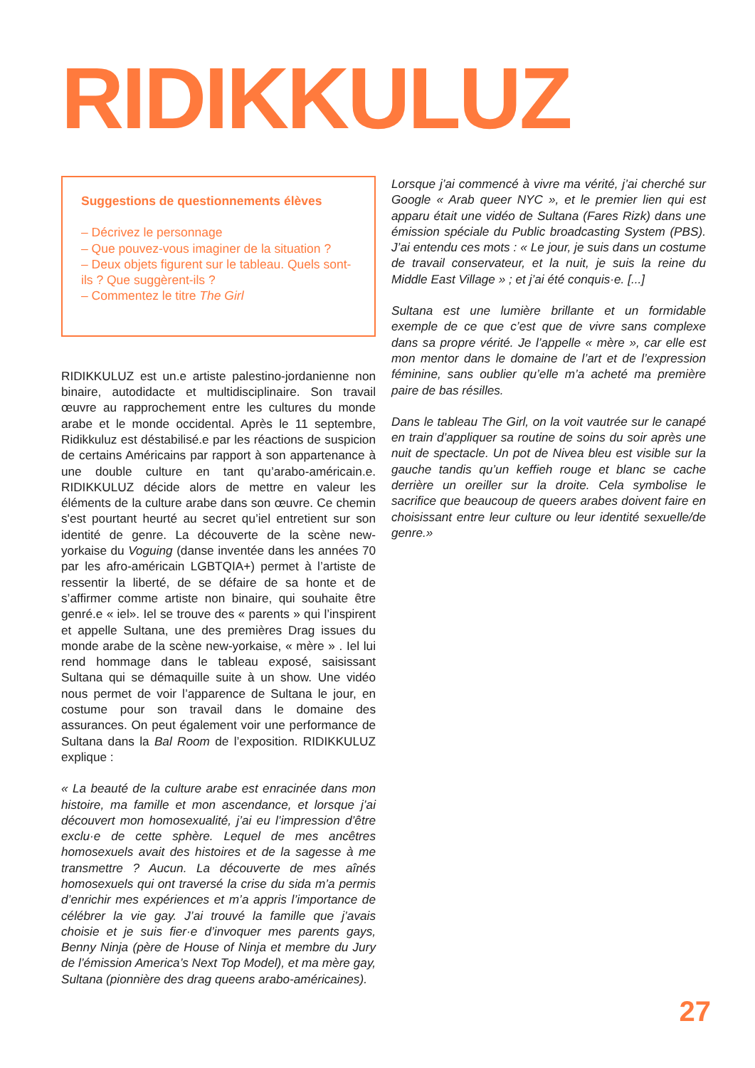RIDIKKULUZ
Suggestions de questionnements élèves
– Décrivez le personnage
– Que pouvez-vous imaginer de la situation ?
– Deux objets figurent sur le tableau. Quels sont-ils ? Que suggèrent-ils ?
– Commentez le titre The Girl
RIDIKKULUZ est un.e artiste palestino-jordanienne non binaire, autodidacte et multidisciplinaire. Son travail œuvre au rapprochement entre les cultures du monde arabe et le monde occidental. Après le 11 septembre, Ridikkuluz est déstabilisé.e par les réactions de suspicion de certains Américains par rapport à son appartenance à une double culture en tant qu’arabo-américain.e. RIDIKKULUZ décide alors de mettre en valeur les éléments de la culture arabe dans son œuvre. Ce chemin s'est pourtant heurté au secret qu’iel entretient sur son identité de genre. La découverte de la scène new-yorkaise du Voguing (danse inventée dans les années 70 par les afro-américain LGBTQIA+) permet à l’artiste de ressentir la liberté, de se défaire de sa honte et de s’affirmer comme artiste non binaire, qui souhaite être genré.e « iel». Iel se trouve des « parents » qui l’inspirent et appelle Sultana, une des premières Drag issues du monde arabe de la scène new-yorkaise, « mère » . Iel lui rend hommage dans le tableau exposé, saisissant Sultana qui se démaquille suite à un show. Une vidéo nous permet de voir l’apparence de Sultana le jour, en costume pour son travail dans le domaine des assurances. On peut également voir une performance de Sultana dans la Bal Room de l’exposition. RIDIKKULUZ explique :
« La beauté de la culture arabe est enracinée dans mon histoire, ma famille et mon ascendance, et lorsque j’ai découvert mon homosexualité, j’ai eu l’impression d’être exclu·e de cette sphère. Lequel de mes ancêtres homosexuels avait des histoires et de la sagesse à me transmettre ? Aucun. La découverte de mes aînés homosexuels qui ont traversé la crise du sida m’a permis d’enrichir mes expériences et m’a appris l’importance de célébrer la vie gay. J’ai trouvé la famille que j’avais choisie et je suis fier·e d’invoquer mes parents gays, Benny Ninja (père de House of Ninja et membre du Jury de l’émission America’s Next Top Model), et ma mère gay, Sultana (pionnière des drag queens arabo-américaines).
Lorsque j’ai commencé à vivre ma vérité, j’ai cherché sur Google « Arab queer NYC », et le premier lien qui est apparu était une vidéo de Sultana (Fares Rizk) dans une émission spéciale du Public broadcasting System (PBS). J’ai entendu ces mots : « Le jour, je suis dans un costume de travail conservateur, et la nuit, je suis la reine du Middle East Village » ; et j’ai été conquis·e. [...]
Sultana est une lumière brillante et un formidable exemple de ce que c’est que de vivre sans complexe dans sa propre vérité. Je l’appelle « mère », car elle est mon mentor dans le domaine de l’art et de l’expression féminine, sans oublier qu’elle m’a acheté ma première paire de bas résilles.
Dans le tableau The Girl, on la voit vautrée sur le canapé en train d’appliquer sa routine de soins du soir après une nuit de spectacle. Un pot de Nivea bleu est visible sur la gauche tandis qu’un keffieh rouge et blanc se cache derrière un oreiller sur la droite. Cela symbolise le sacrifice que beaucoup de queers arabes doivent faire en choisissant entre leur culture ou leur identité sexuelle/de genre.»
27